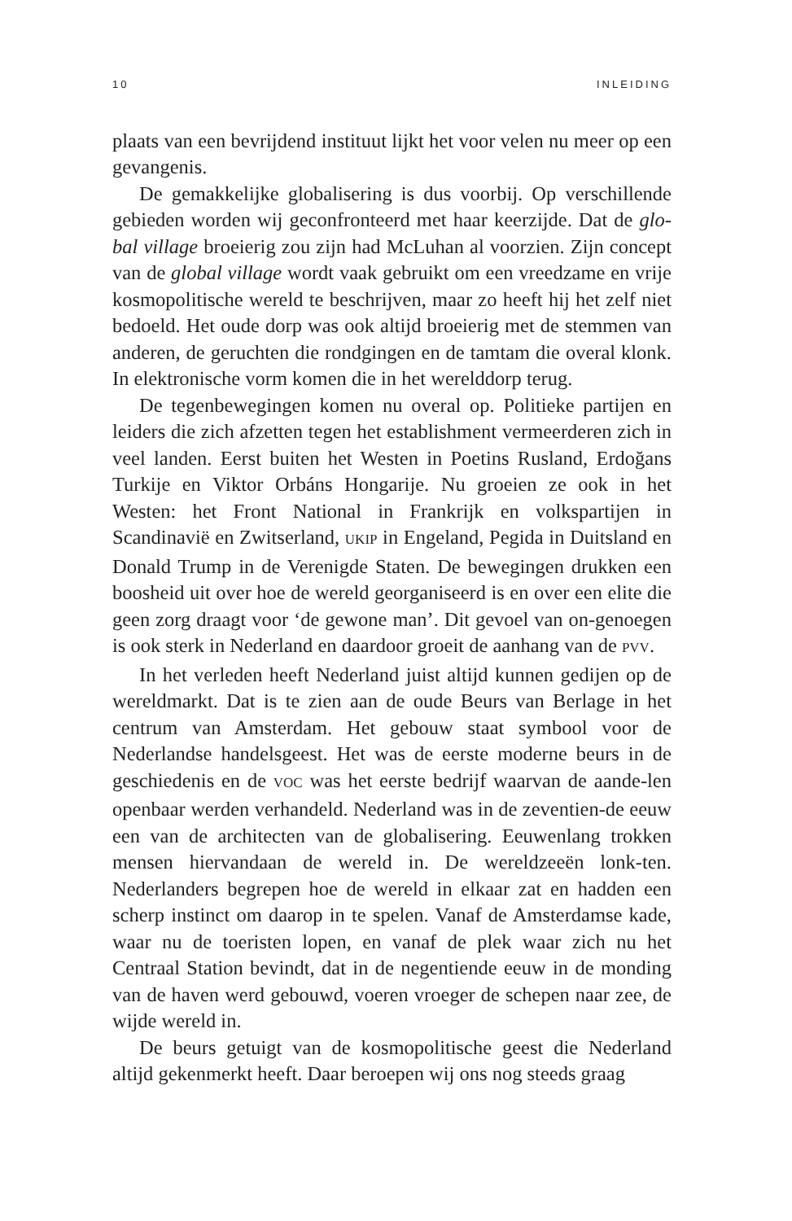10 INLEIDING
plaats van een bevrijdend instituut lijkt het voor velen nu meer op een gevangenis.
De gemakkelijke globalisering is dus voorbij. Op verschillende gebieden worden wij geconfronteerd met haar keerzijde. Dat de glo-bal village broeierig zou zijn had McLuhan al voorzien. Zijn concept van de global village wordt vaak gebruikt om een vreedzame en vrije kosmopolitische wereld te beschrijven, maar zo heeft hij het zelf niet bedoeld. Het oude dorp was ook altijd broeierig met de stemmen van anderen, de geruchten die rondgingen en de tamtam die overal klonk. In elektronische vorm komen die in het werelddorp terug.
De tegenbewegingen komen nu overal op. Politieke partijen en leiders die zich afzetten tegen het establishment vermeerderen zich in veel landen. Eerst buiten het Westen in Poetins Rusland, Erdoğans Turkije en Viktor Orbáns Hongarije. Nu groeien ze ook in het Westen: het Front National in Frankrijk en volkspartijen in Scandinavië en Zwitserland, UKIP in Engeland, Pegida in Duitsland en Donald Trump in de Verenigde Staten. De bewegingen drukken een boosheid uit over hoe de wereld georganiseerd is en over een elite die geen zorg draagt voor ‘de gewone man’. Dit gevoel van on-genoegen is ook sterk in Nederland en daardoor groeit de aanhang van de PVV.
In het verleden heeft Nederland juist altijd kunnen gedijen op de wereldmarkt. Dat is te zien aan de oude Beurs van Berlage in het centrum van Amsterdam. Het gebouw staat symbool voor de Nederlandse handelsgeest. Het was de eerste moderne beurs in de geschiedenis en de VOC was het eerste bedrijf waarvan de aande-len openbaar werden verhandeld. Nederland was in de zeventien-de eeuw een van de architecten van de globalisering. Eeuwenlang trokken mensen hiervandaan de wereld in. De wereldzeeën lonk-ten. Nederlanders begrepen hoe de wereld in elkaar zat en hadden een scherp instinct om daarop in te spelen. Vanaf de Amsterdamse kade, waar nu de toeristen lopen, en vanaf de plek waar zich nu het Centraal Station bevindt, dat in de negentiende eeuw in de monding van de haven werd gebouwd, voeren vroeger de schepen naar zee, de wijde wereld in.
De beurs getuigt van de kosmopolitische geest die Nederland altijd gekenmerkt heeft. Daar beroepen wij ons nog steeds graag